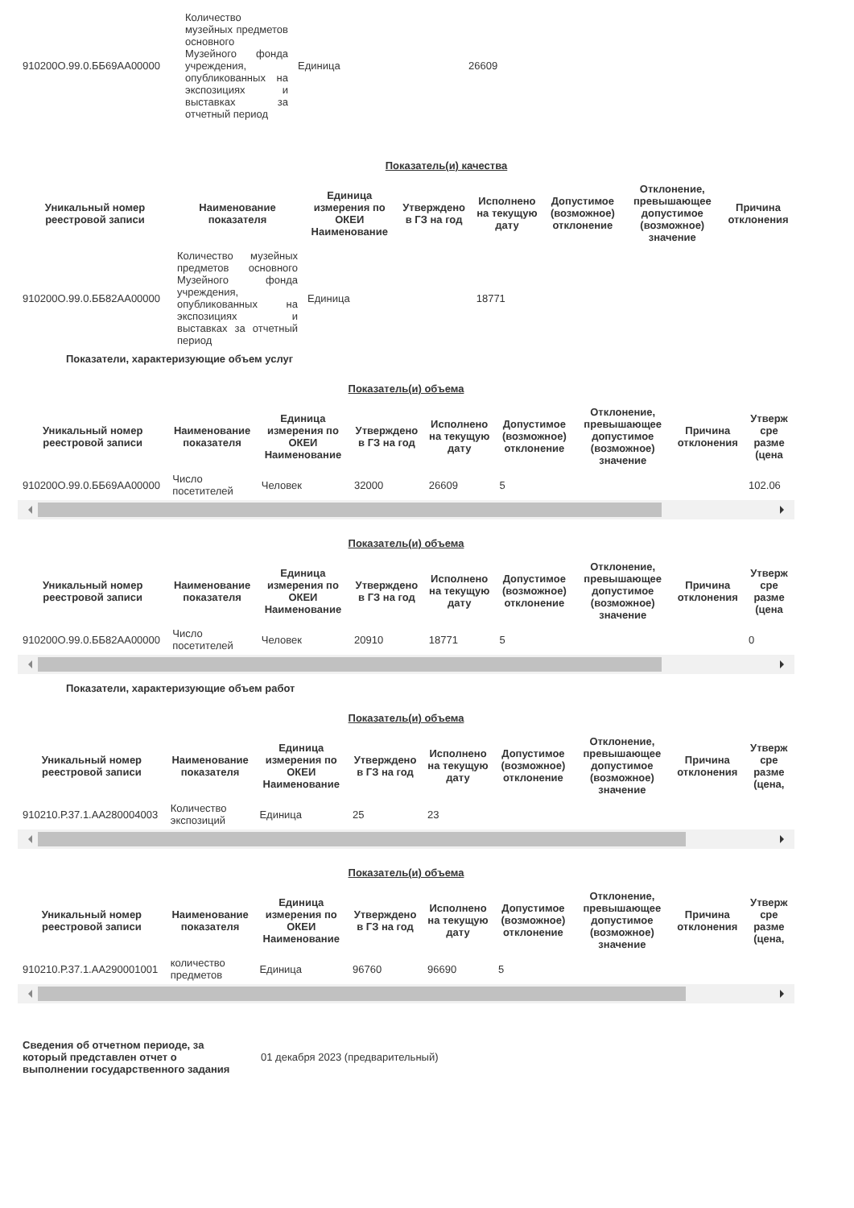| 910200О.99.0.ББ69АА00000 | Количество музейных предметов основного Музейного фонда учреждения, опубликованных на экспозициях и выставках за отчетный период | Единица | 26609 |
Показатель(и) качества
| Уникальный номер реестровой записи | Наименование показателя | Единица измерения по ОКЕИ Наименование | Утверждено в ГЗ на год | Исполнено на текущую дату | Допустимое (возможное) отклонение | Отклонение, превышающее допустимое (возможное) значение | Причина отклонения |
| --- | --- | --- | --- | --- | --- | --- | --- |
| 910200О.99.0.ББ82АА00000 | Количество музейных предметов основного Музейного фонда учреждения, опубликованных на экспозициях и выставках за отчетный период | Единица | | 18771 | | | |
Показатели, характеризующие объем услуг
Показатель(и) объема
| Уникальный номер реестровой записи | Наименование показателя | Единица измерения по ОКЕИ Наименование | Утверждено в ГЗ на год | Исполнено на текущую дату | Допустимое (возможное) отклонение | Отклонение, превышающее допустимое (возможное) значение | Причина отклонения | Утверж сре разме (цена |
| --- | --- | --- | --- | --- | --- | --- | --- | --- |
| 910200О.99.0.ББ69АА00000 | Число посетителей | Человек | 32000 | 26609 | 5 | | | 102.06 |
Показатель(и) объема
| Уникальный номер реестровой записи | Наименование показателя | Единица измерения по ОКЕИ Наименование | Утверждено в ГЗ на год | Исполнено на текущую дату | Допустимое (возможное) отклонение | Отклонение, превышающее допустимое (возможное) значение | Причина отклонения | Утверж сре разме (цена |
| --- | --- | --- | --- | --- | --- | --- | --- | --- |
| 910200О.99.0.ББ82АА00000 | Число посетителей | Человек | 20910 | 18771 | 5 | | | 0 |
Показатели, характеризующие объем работ
Показатель(и) объема
| Уникальный номер реестровой записи | Наименование показателя | Единица измерения по ОКЕИ Наименование | Утверждено в ГЗ на год | Исполнено на текущую дату | Допустимое (возможное) отклонение | Отклонение, превышающее допустимое (возможное) значение | Причина отклонения | Утверж сре разме (цена, |
| --- | --- | --- | --- | --- | --- | --- | --- | --- |
| 910210.Р.37.1.АА280004003 | Количество экспозиций | Единица | 25 | 23 | | | | |
Показатель(и) объема
| Уникальный номер реестровой записи | Наименование показателя | Единица измерения по ОКЕИ Наименование | Утверждено в ГЗ на год | Исполнено на текущую дату | Допустимое (возможное) отклонение | Отклонение, превышающее допустимое (возможное) значение | Причина отклонения | Утверж сре разме (цена, |
| --- | --- | --- | --- | --- | --- | --- | --- | --- |
| 910210.Р.37.1.АА290001001 | количество предметов | Единица | 96760 | 96690 | 5 | | | |
| Сведения об отчетном периоде, за который представлен отчет о выполнении государственного задания | 01 декабря 2023 (предварительный) |